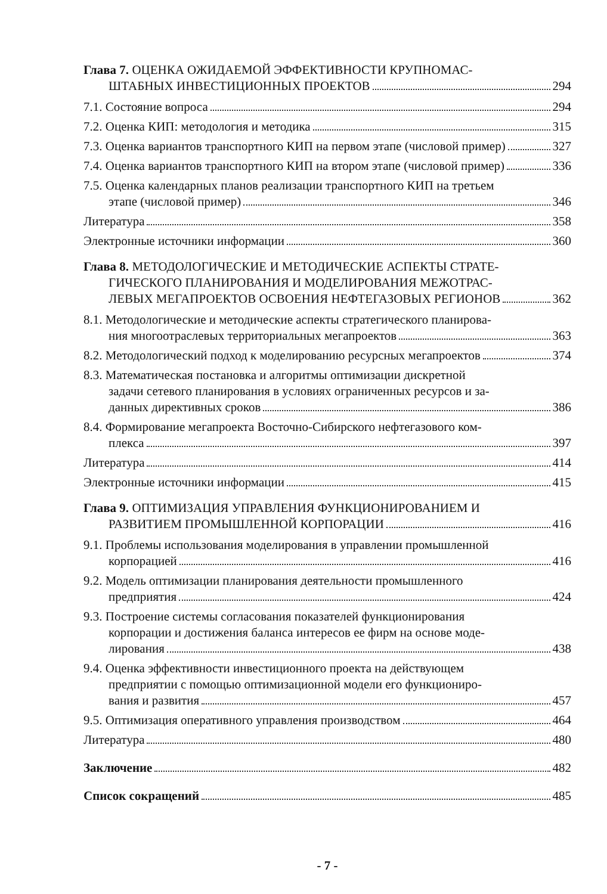Глава 7. ОЦЕНКА ОЖИДАЕМОЙ ЭФФЕКТИВНОСТИ КРУПНОМАС-
ШТАБНЫХ ИНВЕСТИЦИОННЫХ ПРОЕКТОВ 294
7.1. Состояние вопроса 294
7.2. Оценка КИП: методология и методика 315
7.3. Оценка вариантов транспортного КИП на первом этапе (числовой пример) 327
7.4. Оценка вариантов транспортного КИП на втором этапе (числовой пример) 336
7.5. Оценка календарных планов реализации транспортного КИП на третьем
этапе (числовой пример) 346
Литература 358
Электронные источники информации 360
Глава 8. МЕТОДОЛОГИЧЕСКИЕ И МЕТОДИЧЕСКИЕ АСПЕКТЫ СТРАТЕ-
ГИЧЕСКОГО ПЛАНИРОВАНИЯ И МОДЕЛИРОВАНИЯ МЕЖОТРАС-
ЛЕВЫХ МЕГАПРОЕКТОВ ОСВОЕНИЯ НЕФТЕГАЗОВЫХ РЕГИОНОВ 362
8.1. Методологические и методические аспекты стратегического планирова-
ния многоотраслевых территориальных мегапроектов 363
8.2. Методологический подход к моделированию ресурсных мегапроектов 374
8.3. Математическая постановка и алгоритмы оптимизации дискретной
задачи сетевого планирования в условиях ограниченных ресурсов и за-
данных директивных сроков 386
8.4. Формирование мегапроекта Восточно-Сибирского нефтегазового ком-
плекса 397
Литература 414
Электронные источники информации 415
Глава 9. ОПТИМИЗАЦИЯ УПРАВЛЕНИЯ ФУНКЦИОНИРОВАНИЕМ И
РАЗВИТИЕМ ПРОМЫШЛЕННОЙ КОРПОРАЦИИ 416
9.1. Проблемы использования моделирования в управлении промышленной
корпорацией 416
9.2. Модель оптимизации планирования деятельности промышленного
предприятия 424
9.3. Построение системы согласования показателей функционирования
корпорации и достижения баланса интересов ее фирм на основе моде-
лирования 438
9.4. Оценка эффективности инвестиционного проекта на действующем
предприятии с помощью оптимизационной модели его функциониро-
вания и развития 457
9.5. Оптимизация оперативного управления производством 464
Литература 480
Заключение 482
Список сокращений 485
- 7 -